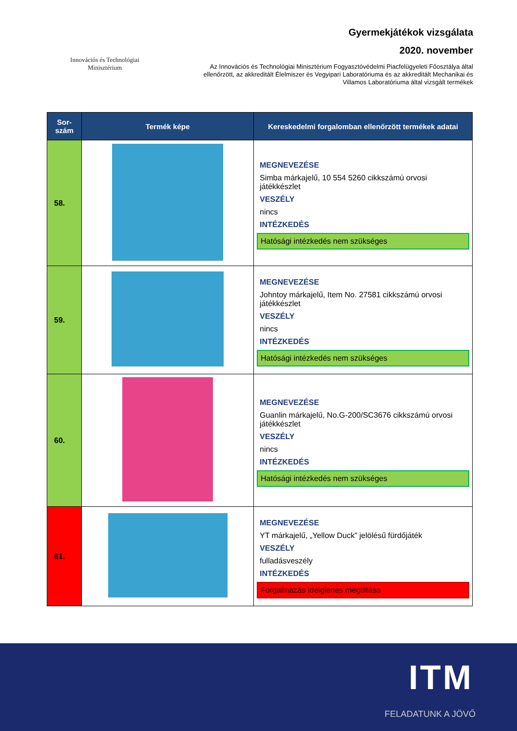Innovációs és Technológiai
Minisztérium
Gyermekjátékok vizsgálata
2020. november
Az Innovációs és Technológiai Minisztérium Fogyasztóvédelmi Piacfelügyeleti Főosztálya által ellenőrzött, az akkreditált Élelmiszer és Vegyipari Laboratóriuma és az akkreditált Mechanikai és Villamos Laboratóriuma által vizsgált termékek
| Sor- szám | Termék képe | Kereskedelmi forgalomban ellenőrzött termékek adatai |
| --- | --- | --- |
| 58. | | MEGNEVEZÉSE Simba márkajelű, 10 554 5260 cikkszámú orvosi játékkészlet VESZÉLY nincs INTÉZKEDÉS Hatósági intézkedés nem szükséges |
| 59. | | MEGNEVEZÉSE Johntoy márkajelű, Item No. 27581 cikkszámú orvosi játékkészlet VESZÉLY nincs INTÉZKEDÉS Hatósági intézkedés nem szükséges |
| 60. | | MEGNEVEZÉSE Guanlin márkajelű, No.G-200/SC3676 cikkszámú orvosi játékkészlet VESZÉLY nincs INTÉZKEDÉS Hatósági intézkedés nem szükséges |
| 61. | | MEGNEVEZÉSE YT márkajelű, „Yellow Duck” jelölésű fürdőjáték VESZÉLY fulladásveszély INTÉZKEDÉS Forgalmazás ideiglenes megtiltása |
ITM
FELADATUNK A JÖVŐ